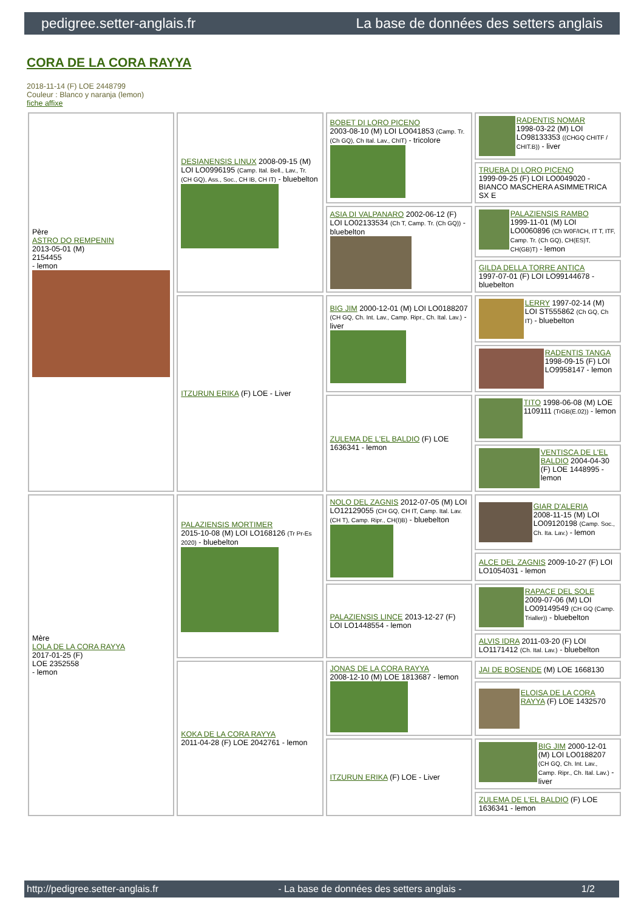pedigree.setter-anglais.fr La base de données des setters anglais
CORA DE LA CORA RAYYA
2018-11-14 (F) LOE 2448799
Couleur : Blanco y naranja (lemon)
fiche affixe
| Père ASTRO DO REMPENIN 2013-05-01 (M) 2154455 - lemon | DESIANENSIS LINUX 2008-09-15 (M) LOI LO0996195 (Camp. Ital. Bell., Lav., Tr. (CH GQ), Ass., Soc., CH IB, CH IT) - bluebelton | BOBET DI LORO PICENO 2003-08-10 (M) LOI LO041853 (Camp. Tr. (Ch GQ), Ch Ital. Lav., ChIT) - tricolore | RADENTIS NOMAR 1998-03-22 (M) LOI LO98133353 ((CHGQ CHITF / CHIT.B)) - liver |
| | | | TRUEBA DI LORO PICENO 1999-09-25 (F) LOI LO0049020 - BIANCO MASCHERA ASIMMETRICA SX E |
| | | ASIA DI VALPANARO 2002-06-12 (F) LOI LO02133534 (Ch T, Camp. Tr. (Ch GQ)) - bluebelton | PALAZIENSIS RAMBO 1999-11-01 (M) LOI LO0060896 (Ch W0F/ICH, IT T, ITF, Camp. Tr. (Ch GQ), CH(ES)T, CH(GB)T) - lemon |
| | | | GILDA DELLA TORRE ANTICA 1997-07-01 (F) LOI LO99144678 - bluebelton |
| | ITZURUN ERIKA (F) LOE - Liver | BIG JIM 2000-12-01 (M) LOI LO0188207 (CH GQ, Ch. Int. Lav., Camp. Ripr., Ch. Ital. Lav.) - liver | LERRY 1997-02-14 (M) LOI ST555862 (Ch GQ, Ch IT) - bluebelton |
| | | | RADENTIS TANGA 1998-09-15 (F) LOI LO9958147 - lemon |
| | | ZULEMA DE L'EL BALDIO (F) LOE 1636341 - lemon | TITO 1998-06-08 (M) LOE 1109111 (TrGB(E.02)) - lemon |
| | | | VENTISCA DE L'EL BALDIO 2004-04-30 (F) LOE 1448995 - lemon |
| Mère LOLA DE LA CORA RAYYA 2017-01-25 (F) LOE 2352558 - lemon | PALAZIENSIS MORTIMER 2015-10-08 (M) LOI LO168126 (Tr Pr-Es 2020) - bluebelton | NOLO DEL ZAGNIS 2012-07-05 (M) LOI LO12129055 (CH GQ, CH IT, Camp. Ital. Lav. (CH T), Camp. Ripr., CH(I)B) - bluebelton | GIAR D'ALERIA 2008-11-15 (M) LOI LO09120198 (Camp. Soc., Ch. Ita. Lav.) - lemon |
| | | | ALCE DEL ZAGNIS 2009-10-27 (F) LOI LO1054031 - lemon |
| | | PALAZIENSIS LINCE 2013-12-27 (F) LOI LO1448554 - lemon | RAPACE DEL SOLE 2009-07-06 (M) LOI LO09149549 (CH GQ (Camp. Trialler)) - bluebelton |
| | | | ALVIS IDRA 2011-03-20 (F) LOI LO1171412 (Ch. Ital. Lav.) - bluebelton |
| | KOKA DE LA CORA RAYYA 2011-04-28 (F) LOE 2042761 - lemon | JONAS DE LA CORA RAYYA 2008-12-10 (M) LOE 1813687 - lemon | JAI DE BOSENDE (M) LOE 1668130 |
| | | | ELOISA DE LA CORA RAYYA (F) LOE 1432570 |
| | | ITZURUN ERIKA (F) LOE - Liver | BIG JIM 2000-12-01 (M) LOI LO0188207 (CH GQ, Ch. Int. Lav., Camp. Ripr., Ch. Ital. Lav.) - liver |
| | | | ZULEMA DE L'EL BALDIO (F) LOE 1636341 - lemon |
http://pedigree.setter-anglais.fr - La base de données des setters anglais - 1/2